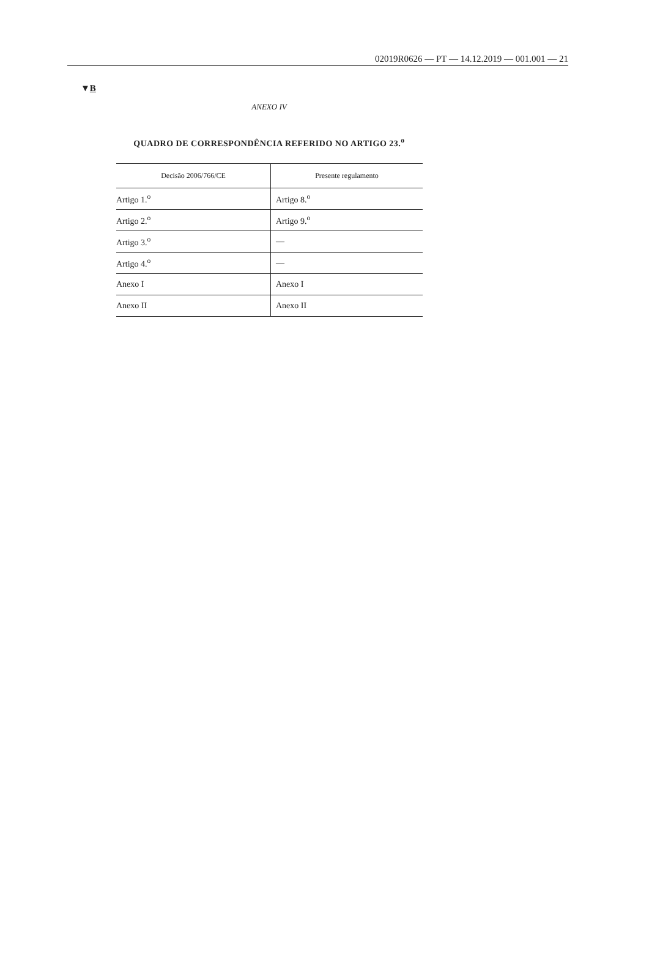02019R0626 — PT — 14.12.2019 — 001.001 — 21
▼B
ANEXO IV
QUADRO DE CORRESPONDÊNCIA REFERIDO NO ARTIGO 23.<sup>o</sup>
| Decisão 2006/766/CE | Presente regulamento |
| --- | --- |
| Artigo 1.<sup>o</sup> | Artigo 8.<sup>o</sup> |
| Artigo 2.<sup>o</sup> | Artigo 9.<sup>o</sup> |
| Artigo 3.<sup>o</sup> | — |
| Artigo 4.<sup>o</sup> | — |
| Anexo I | Anexo I |
| Anexo II | Anexo II |